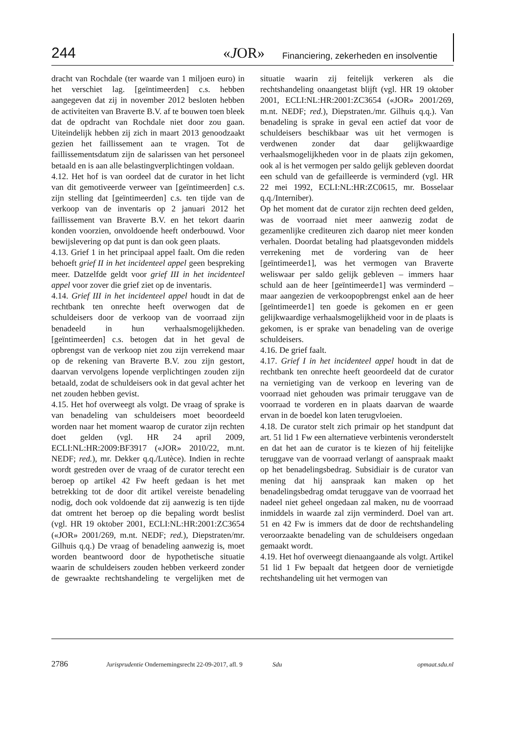244 «JOR» Financiering, zekerheden en insolventie
dracht van Rochdale (ter waarde van 1 miljoen euro) in het verschiet lag. [geïntimeerden] c.s. hebben aangegeven dat zij in november 2012 besloten hebben de activiteiten van Braverte B.V. af te bouwen toen bleek dat de opdracht van Rochdale niet door zou gaan. Uiteindelijk hebben zij zich in maart 2013 genoodzaakt gezien het faillissement aan te vragen. Tot de faillissementsdatum zijn de salarissen van het personeel betaald en is aan alle belastingverplichtingen voldaan.
4.12. Het hof is van oordeel dat de curator in het licht van dit gemotiveerde verweer van [geïntimeerden] c.s. zijn stelling dat [geïntimeerden] c.s. ten tijde van de verkoop van de inventaris op 2 januari 2012 het faillissement van Braverte B.V. en het tekort daarin konden voorzien, onvoldoende heeft onderbouwd. Voor bewijslevering op dat punt is dan ook geen plaats.
4.13. Grief 1 in het principaal appel faalt. Om die reden behoeft grief II in het incidenteel appel geen bespreking meer. Datzelfde geldt voor grief III in het incidenteel appel voor zover die grief ziet op de inventaris.
4.14. Grief III in het incidenteel appel houdt in dat de rechtbank ten onrechte heeft overwogen dat de schuldeisers door de verkoop van de voorraad zijn benadeeld in hun verhaalsmogelijkheden. [geïntimeerden] c.s. betogen dat in het geval de opbrengst van de verkoop niet zou zijn verrekend maar op de rekening van Braverte B.V. zou zijn gestort, daarvan vervolgens lopende verplichtingen zouden zijn betaald, zodat de schuldeisers ook in dat geval achter het net zouden hebben gevist.
4.15. Het hof overweegt als volgt. De vraag of sprake is van benadeling van schuldeisers moet beoordeeld worden naar het moment waarop de curator zijn rechten doet gelden (vgl. HR 24 april 2009, ECLI:NL:HR:2009:BF3917 («JOR» 2010/22, m.nt. NEDF; red.), mr. Dekker q.q./Lutèce). Indien in rechte wordt gestreden over de vraag of de curator terecht een beroep op artikel 42 Fw heeft gedaan is het met betrekking tot de door dit artikel vereiste benadeling nodig, doch ook voldoende dat zij aanwezig is ten tijde dat omtrent het beroep op die bepaling wordt beslist (vgl. HR 19 oktober 2001, ECLI:NL:HR:2001:ZC3654 («JOR» 2001/269, m.nt. NEDF; red.), Diepstraten/mr. Gilhuis q.q.) De vraag of benadeling aanwezig is, moet worden beantwoord door de hypothetische situatie waarin de schuldeisers zouden hebben verkeerd zonder de gewraakte rechtshandeling te vergelijken met de situatie waarin zij feitelijk verkeren als die rechtshandeling onaangetast blijft (vgl. HR 19 oktober 2001, ECLI:NL:HR:2001:ZC3654 («JOR» 2001/269, m.nt. NEDF; red.), Diepstraten./mr. Gilhuis q.q.). Van benadeling is sprake in geval een actief dat voor de schuldeisers beschikbaar was uit het vermogen is verdwenen zonder dat daar gelijkwaardige verhaalsmogelijkheden voor in de plaats zijn gekomen, ook al is het vermogen per saldo gelijk gebleven doordat een schuld van de gefailleerde is verminderd (vgl. HR 22 mei 1992, ECLI:NL:HR:ZC0615, mr. Bosselaar q.q./Interniber).
Op het moment dat de curator zijn rechten deed gelden, was de voorraad niet meer aanwezig zodat de gezamenlijke crediteuren zich daarop niet meer konden verhalen. Doordat betaling had plaatsgevonden middels verrekening met de vordering van de heer [geïntimeerde1], was het vermogen van Braverte weliswaar per saldo gelijk gebleven – immers haar schuld aan de heer [geïntimeerde1] was verminderd – maar aangezien de verkoopopbrengst enkel aan de heer [geïntimeerde1] ten goede is gekomen en er geen gelijkwaardige verhaalsmogelijkheid voor in de plaats is gekomen, is er sprake van benadeling van de overige schuldeisers.
4.16. De grief faalt.
4.17. Grief I in het incidenteel appel houdt in dat de rechtbank ten onrechte heeft geoordeeld dat de curator na vernietiging van de verkoop en levering van de voorraad niet gehouden was primair teruggave van de voorraad te vorderen en in plaats daarvan de waarde ervan in de boedel kon laten terugvloeien.
4.18. De curator stelt zich primair op het standpunt dat art. 51 lid 1 Fw een alternatieve verbintenis veronderstelt en dat het aan de curator is te kiezen of hij feitelijke teruggave van de voorraad verlangt of aanspraak maakt op het benadelingsbedrag. Subsidiair is de curator van mening dat hij aanspraak kan maken op het benadelingsbedrag omdat teruggave van de voorraad het nadeel niet geheel ongedaan zal maken, nu de voorraad inmiddels in waarde zal zijn verminderd. Doel van art. 51 en 42 Fw is immers dat de door de rechtshandeling veroorzaakte benadeling van de schuldeisers ongedaan gemaakt wordt.
4.19. Het hof overweegt dienaangaande als volgt. Artikel 51 lid 1 Fw bepaalt dat hetgeen door de vernietigde rechtshandeling uit het vermogen van
2786 Jurisprudentie Ondernemingsrecht 22-09-2017, afl. 9 Sdu opmaat.sdu.nl